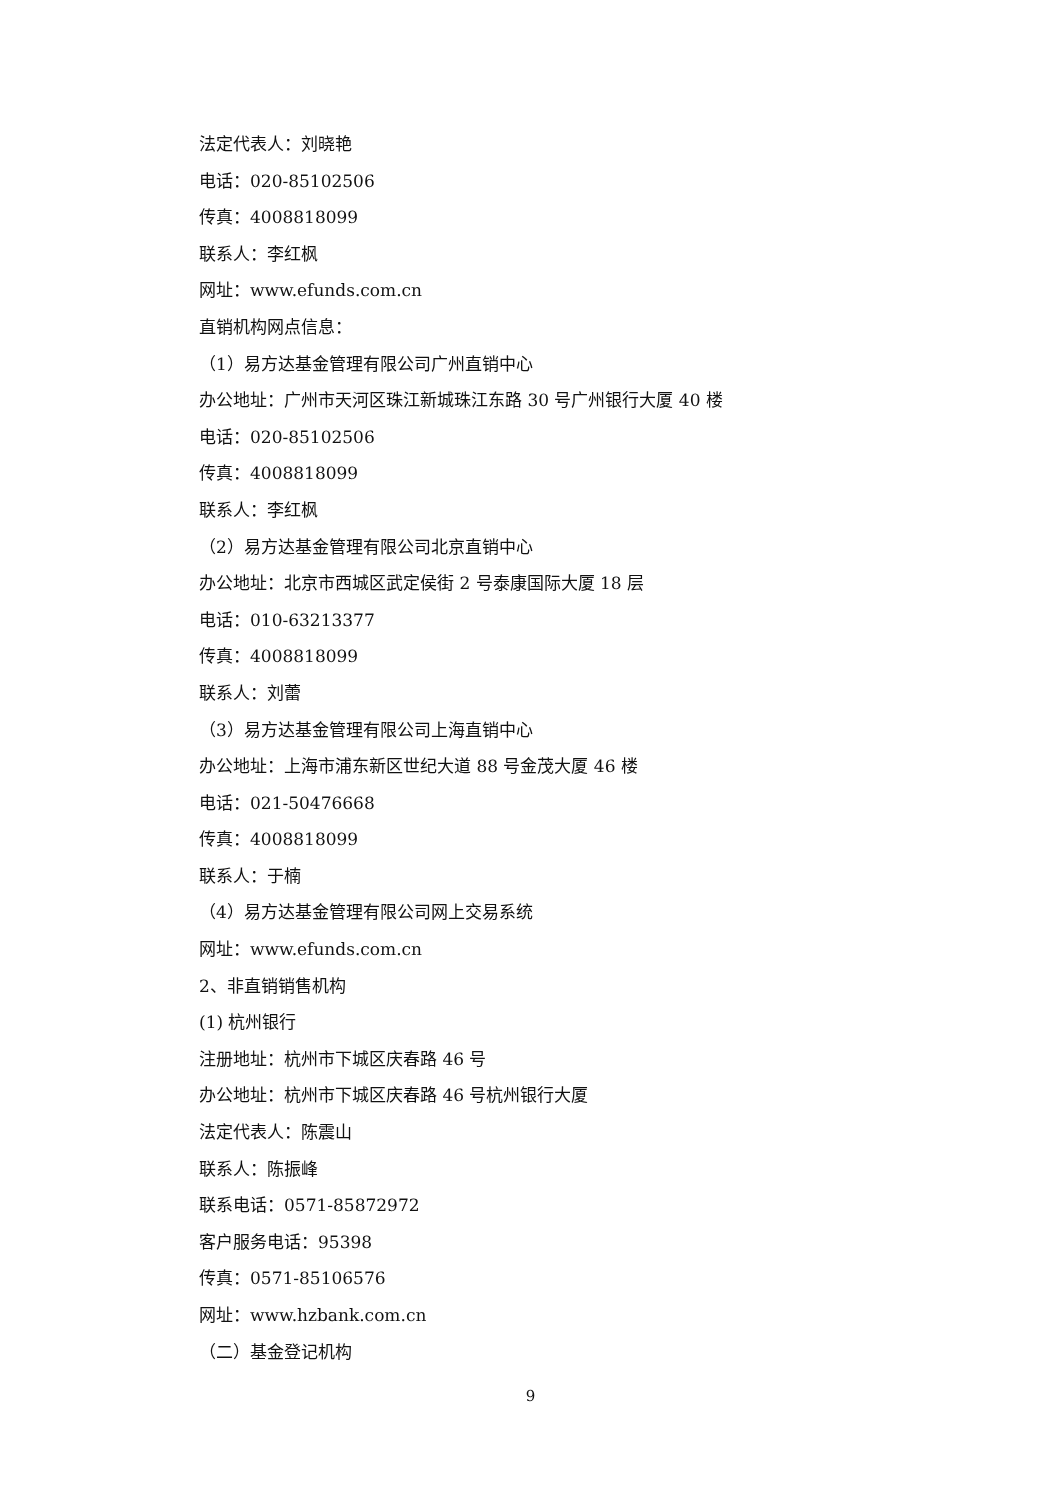法定代表人：刘晓艳
电话：020-85102506
传真：4008818099
联系人：李红枫
网址：www.efunds.com.cn
直销机构网点信息：
（1）易方达基金管理有限公司广州直销中心
办公地址：广州市天河区珠江新城珠江东路 30 号广州银行大厦 40 楼
电话：020-85102506
传真：4008818099
联系人：李红枫
（2）易方达基金管理有限公司北京直销中心
办公地址：北京市西城区武定侯街 2 号泰康国际大厦 18 层
电话：010-63213377
传真：4008818099
联系人：刘蕾
（3）易方达基金管理有限公司上海直销中心
办公地址：上海市浦东新区世纪大道 88 号金茂大厦 46 楼
电话：021-50476668
传真：4008818099
联系人：于楠
（4）易方达基金管理有限公司网上交易系统
网址：www.efunds.com.cn
2、非直销销售机构
(1) 杭州银行
注册地址：杭州市下城区庆春路 46 号
办公地址：杭州市下城区庆春路 46 号杭州银行大厦
法定代表人：陈震山
联系人：陈振峰
联系电话：0571-85872972
客户服务电话：95398
传真：0571-85106576
网址：www.hzbank.com.cn
（二）基金登记机构
9